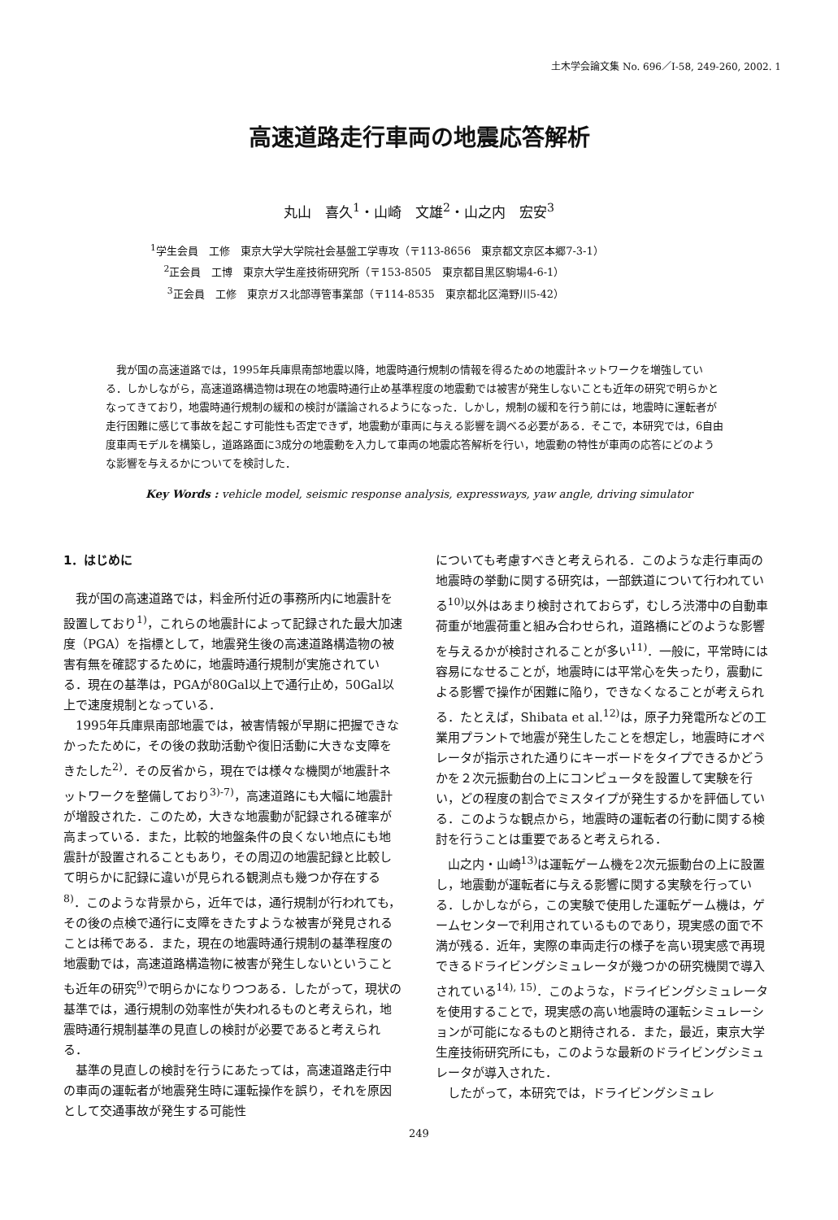土木学会論文集 No. 696／Ⅰ-58, 249-260, 2002. 1
高速道路走行車両の地震応答解析
丸山　喜久<sup>1</sup>・山崎　文雄<sup>2</sup>・山之内　宏安<sup>3</sup>
<sup>1</sup> 学生会員　工修　東京大学大学院社会基盤工学専攻（〒113-8656　東京都文京区本郷7-3-1）
<sup>2</sup> 正会員　工博　東京大学生産技術研究所（〒153-8505　東京都目黒区駒場4-6-1）
<sup>3</sup> 正会員　工修　東京ガス北部導管事業部（〒114-8535　東京都北区滝野川5-42）
我が国の高速道路では，1995年兵庫県南部地震以降，地震時通行規制の情報を得るための地震計ネットワークを増強している．しかしながら，高速道路構造物は現在の地震時通行止め基準程度の地震動では被害が発生しないことも近年の研究で明らかとなってきており，地震時通行規制の緩和の検討が議論されるようになった．しかし，規制の緩和を行う前には，地震時に運転者が走行困難に感じて事故を起こす可能性も否定できず，地震動が車両に与える影響を調べる必要がある．そこで，本研究では，6自由度車両モデルを構築し，道路路面に3成分の地震動を入力して車両の地震応答解析を行い，地震動の特性が車両の応答にどのような影響を与えるかについてを検討した．
Key Words : vehicle model, seismic response analysis, expressways, yaw angle, driving simulator
1．はじめに
我が国の高速道路では，料金所付近の事務所内に地震計を設置しており<sup>1)</sup>，これらの地震計によって記録された最大加速度（PGA）を指標として，地震発生後の高速道路構造物の被害有無を確認するために，地震時通行規制が実施されている．現在の基準は，PGAが80Gal以上で通行止め，50Gal以上で速度規制となっている．
1995年兵庫県南部地震では，被害情報が早期に把握できなかったために，その後の救助活動や復旧活動に大きな支障をきたした<sup>2)</sup>．その反省から，現在では様々な機関が地震計ネットワークを整備しており<sup>3)-7)</sup>，高速道路にも大幅に地震計が増設された．このため，大きな地震動が記録される確率が高まっている．また，比較的地盤条件の良くない地点にも地震計が設置されることもあり，その周辺の地震記録と比較して明らかに記録に違いが見られる観測点も幾つか存在する<sup>8)</sup>．このような背景から，近年では，通行規制が行われても，その後の点検で通行に支障をきたすような被害が発見されることは稀である．また，現在の地震時通行規制の基準程度の地震動では，高速道路構造物に被害が発生しないということも近年の研究<sup>9)</sup>で明らかになりつつある．したがって，現状の基準では，通行規制の効率性が失われるものと考えられ，地震時通行規制基準の見直しの検討が必要であると考えられる．
基準の見直しの検討を行うにあたっては，高速道路走行中の車両の運転者が地震発生時に運転操作を誤り，それを原因として交通事故が発生する可能性
についても考慮すべきと考えられる．このような走行車両の地震時の挙動に関する研究は，一部鉄道について行われている<sup>10)</sup>以外はあまり検討されておらず，むしろ渋滞中の自動車荷重が地震荷重と組み合わせられ，道路橋にどのような影響を与えるかが検討されることが多い<sup>11)</sup>．一般に，平常時には容易になせることが，地震時には平常心を失ったり，震動による影響で操作が困難に陥り，できなくなることが考えられる．たとえば，Shibata et al.<sup>12)</sup>は，原子力発電所などの工業用プラントで地震が発生したことを想定し，地震時にオペレータが指示された通りにキーボードをタイプできるかどうかを２次元振動台の上にコンピュータを設置して実験を行い，どの程度の割合でミスタイプが発生するかを評価している．このような観点から，地震時の運転者の行動に関する検討を行うことは重要であると考えられる．
山之内・山崎<sup>13)</sup>は運転ゲーム機を2次元振動台の上に設置し，地震動が運転者に与える影響に関する実験を行っている．しかしながら，この実験で使用した運転ゲーム機は，ゲームセンターで利用されているものであり，現実感の面で不満が残る．近年，実際の車両走行の様子を高い現実感で再現できるドライビングシミュレータが幾つかの研究機関で導入されている<sup>14), 15)</sup>．このような，ドライビングシミュレータを使用することで，現実感の高い地震時の運転シミュレーションが可能になるものと期待される．また，最近，東京大学生産技術研究所にも，このような最新のドライビングシミュレータが導入された．
したがって，本研究では，ドライビングシミュレ
249